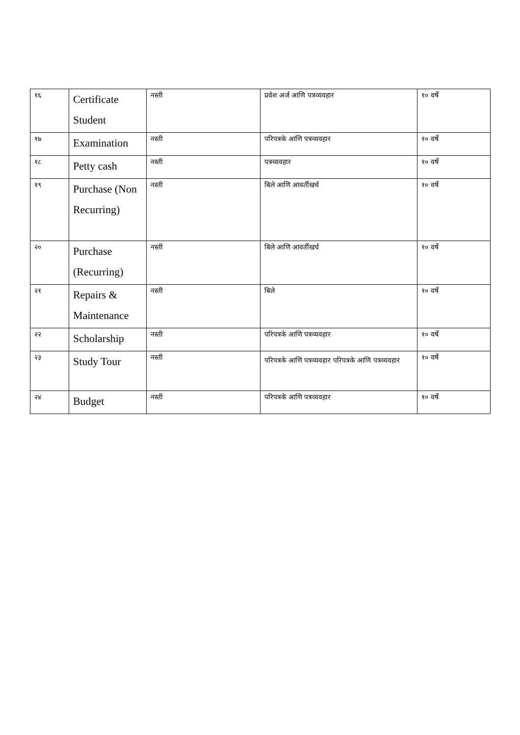| १६ | Certificate Student | नस्ती | प्रवेश अर्ज आणि पत्रव्यवहार | १० वर्षे |
| १७ | Examination | नस्ती | परिपत्रके आणि पत्रव्यवहार | १० वर्षे |
| १८ | Petty cash | नस्ती | पत्रव्यवहार | १० वर्षे |
| १९ | Purchase (Non Recurring) | नस्ती | बिले आणि आवर्तीखर्च | १० वर्षे |
| २० | Purchase (Recurring) | नस्ती | बिले आणि आवर्तीखर्च | १० वर्षे |
| २१ | Repairs & Maintenance | नस्ती | बिले | १० वर्षे |
| २२ | Scholarship | नस्ती | परिपत्रके आणि पत्रव्यवहार | १० वर्षे |
| २३ | Study Tour | नस्ती | परिपत्रके आणि पत्रव्यवहार परिपत्रके आणि पत्रव्यवहार | १० वर्षे |
| २४ | Budget | नस्ती | परिपत्रके आणि पत्रव्यवहार | १० वर्षे |